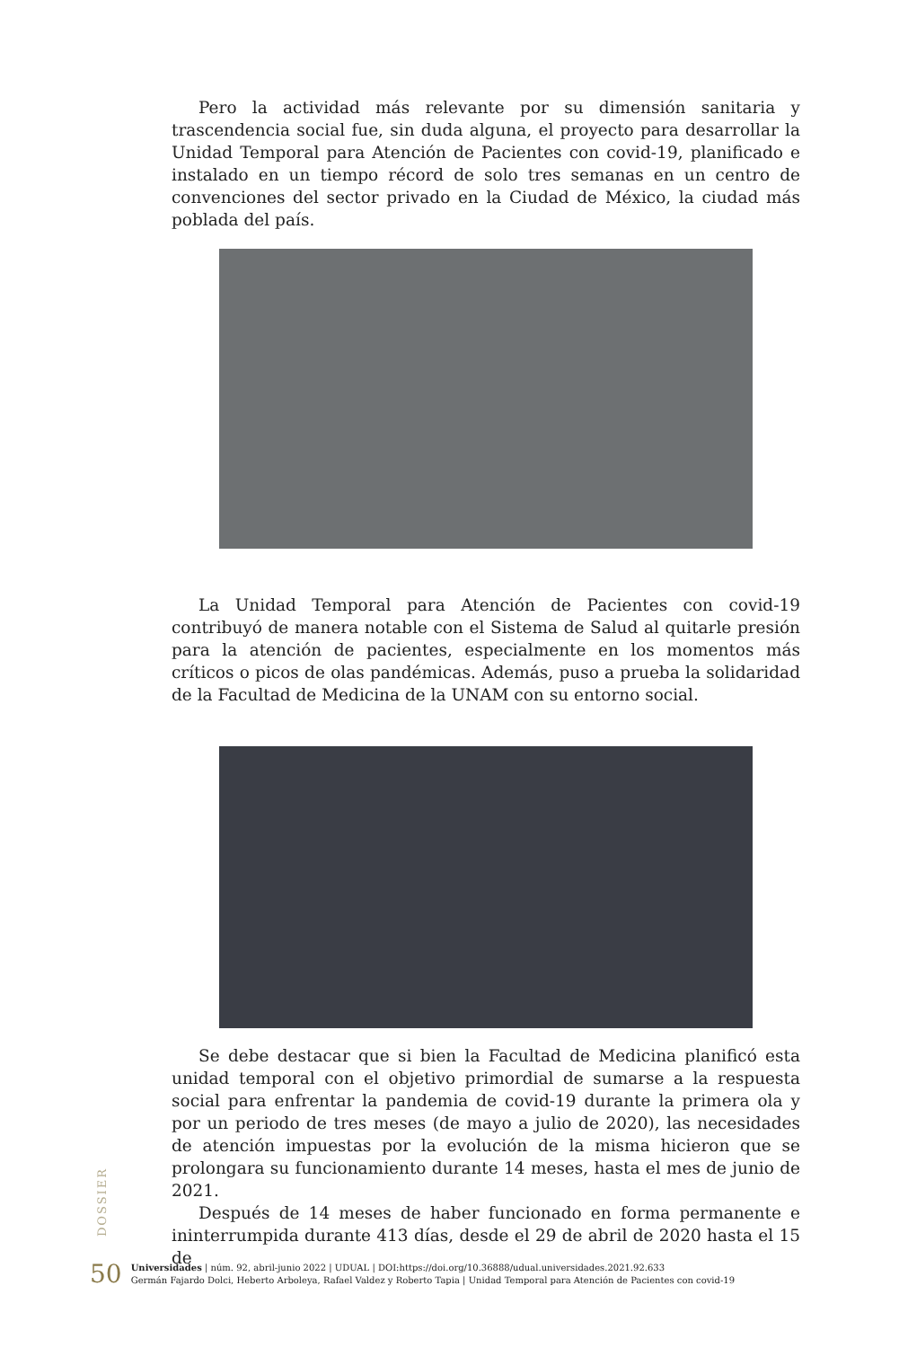Pero la actividad más relevante por su dimensión sanitaria y trascendencia social fue, sin duda alguna, el proyecto para desarrollar la Unidad Temporal para Atención de Pacientes con covid-19, planificado e instalado en un tiempo récord de solo tres semanas en un centro de convenciones del sector privado en la Ciudad de México, la ciudad más poblada del país.
La Unidad Temporal para Atención de Pacientes con covid-19 contribuyó de manera notable con el Sistema de Salud al quitarle presión para la atención de pacientes, especialmente en los momentos más críticos o picos de olas pandémicas. Además, puso a prueba la solidaridad de la Facultad de Medicina de la UNAM con su entorno social.
Se debe destacar que si bien la Facultad de Medicina planificó esta unidad temporal con el objetivo primordial de sumarse a la respuesta social para enfrentar la pandemia de covid-19 durante la primera ola y por un periodo de tres meses (de mayo a julio de 2020), las necesidades de atención impuestas por la evolución de la misma hicieron que se prolongara su funcionamiento durante 14 meses, hasta el mes de junio de 2021.
Después de 14 meses de haber funcionado en forma permanente e ininterrumpida durante 413 días, desde el 29 de abril de 2020 hasta el 15 de
DOSSIER
50
Universidades | núm. 92, abril-junio 2022 | UDUAL | DOI:https://doi.org/10.36888/udual.universidades.2021.92.633
Germán Fajardo Dolci, Heberto Arboleya, Rafael Valdez y Roberto Tapia | Unidad Temporal para Atención de Pacientes con covid-19